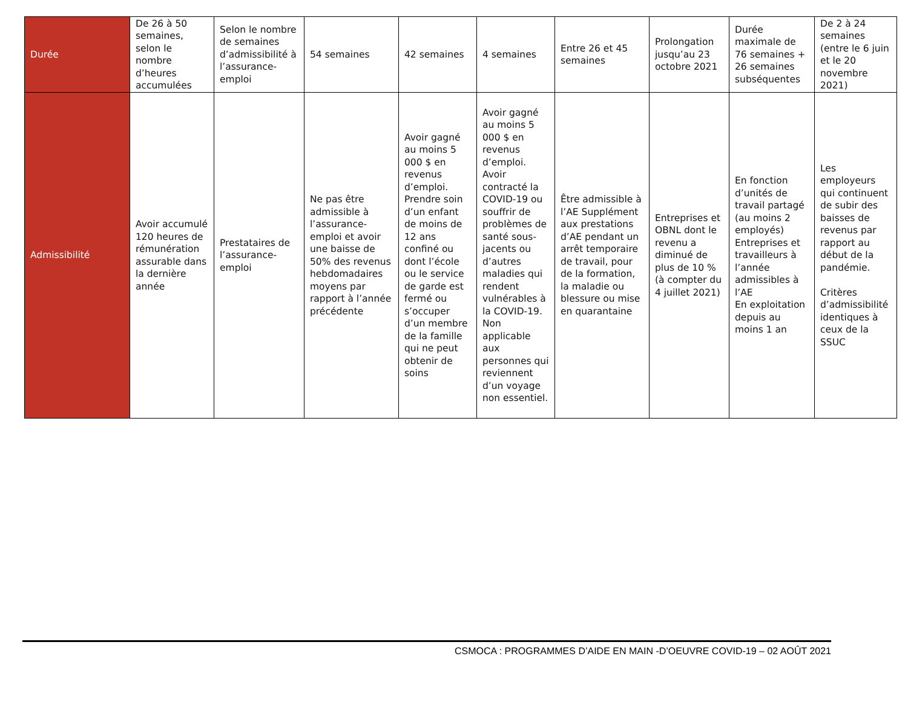| Durée | De 26 à 50 semaines, selon le nombre d’heures accumulées | Selon le nombre de semaines d’admissibilité à l’assurance-emploi | 54 semaines | 42 semaines | 4 semaines | Entre 26 et 45 semaines | Prolongation jusqu’au 23 octobre 2021 | Durée maximale de 76 semaines + 26 semaines subséquentes | De 2 à 24 semaines (entre le 6 juin et le 20 novembre 2021) |
| Admissibilité | Avoir accumulé 120 heures de rémunération assurable dans la dernière année | Prestataires de l’assurance-emploi | Ne pas être admissible à l’assurance-emploi et avoir une baisse de 50% des revenus hebdomadaires moyens par rapport à l’année précédente | Avoir gagné au moins 5 000 $ en revenus d’emploi. Prendre soin d’un enfant de moins de 12 ans confiné ou dont l’école ou le service de garde est fermé ou s’occuper d’un membre de la famille qui ne peut obtenir de soins | Avoir gagné au moins 5 000 $ en revenus d’emploi. Avoir contracté la COVID-19 ou souffrir de problèmes de santé sous-jacents ou d’autres maladies qui rendent vulnérables à la COVID-19. Non applicable aux personnes qui reviennent d’un voyage non essentiel. | Être admissible à l’AE Supplément aux prestations d’AE pendant un arrêt temporaire de travail, pour de la formation, la maladie ou blessure ou mise en quarantaine | Entreprises et OBNL dont le revenu a diminué de plus de 10 % (à compter du 4 juillet 2021) | En fonction d’unités de travail partagé (au moins 2 employés) Entreprises et travailleurs à l’année admissibles à l’AE En exploitation depuis au moins 1 an | Les employeurs qui continuent de subir des baisses de revenus par rapport au début de la pandémie. Critères d’admissibilité identiques à ceux de la SSUC |
CSMOCA : PROGRAMMES D’AIDE EN MAIN -D’OEUVRE COVID-19 – 02 AOÛT 2021